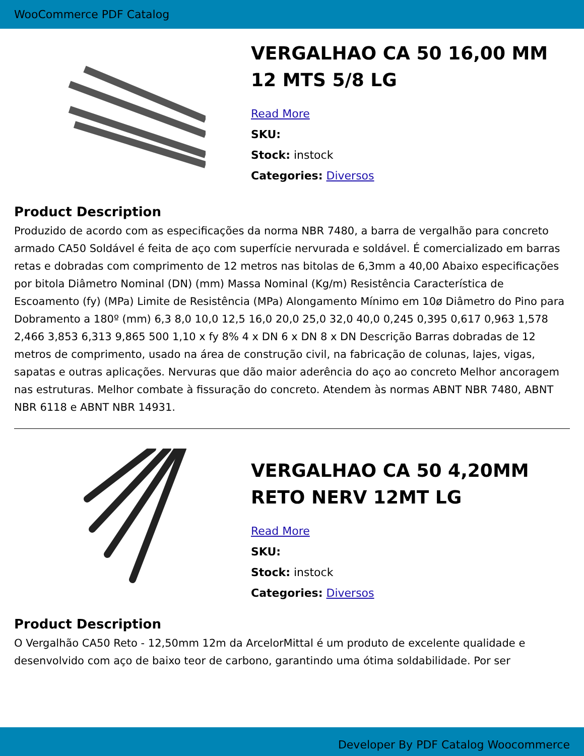WooCommerce PDF Catalog
VERGALHAO CA 50 16,00 MM 12 MTS 5/8 LG
Read More
SKU:
Stock: instock
Categories: Diversos
Product Description
Produzido de acordo com as especificações da norma NBR 7480, a barra de vergalhão para concreto armado CA50 Soldável é feita de aço com superfície nervurada e soldável. É comercializado em barras retas e dobradas com comprimento de 12 metros nas bitolas de 6,3mm a 40,00 Abaixo especificações por bitola Diâmetro Nominal (DN) (mm) Massa Nominal (Kg/m) Resistência Característica de Escoamento (fy) (MPa) Limite de Resistência (MPa) Alongamento Mínimo em 10ø Diâmetro do Pino para Dobramento a 180º (mm) 6,3 8,0 10,0 12,5 16,0 20,0 25,0 32,0 40,0 0,245 0,395 0,617 0,963 1,578 2,466 3,853 6,313 9,865 500 1,10 x fy 8% 4 x DN 6 x DN 8 x DN Descrição Barras dobradas de 12 metros de comprimento, usado na área de construção civil, na fabricação de colunas, lajes, vigas, sapatas e outras aplicações. Nervuras que dão maior aderência do aço ao concreto Melhor ancoragem nas estruturas. Melhor combate à fissuração do concreto. Atendem às normas ABNT NBR 7480, ABNT NBR 6118 e ABNT NBR 14931.
VERGALHAO CA 50 4,20MM RETO NERV 12MT LG
Read More
SKU:
Stock: instock
Categories: Diversos
Product Description
O Vergalhão CA50 Reto - 12,50mm 12m da ArcelorMittal é um produto de excelente qualidade e desenvolvido com aço de baixo teor de carbono, garantindo uma ótima soldabilidade. Por ser
Developer By PDF Catalog Woocommerce